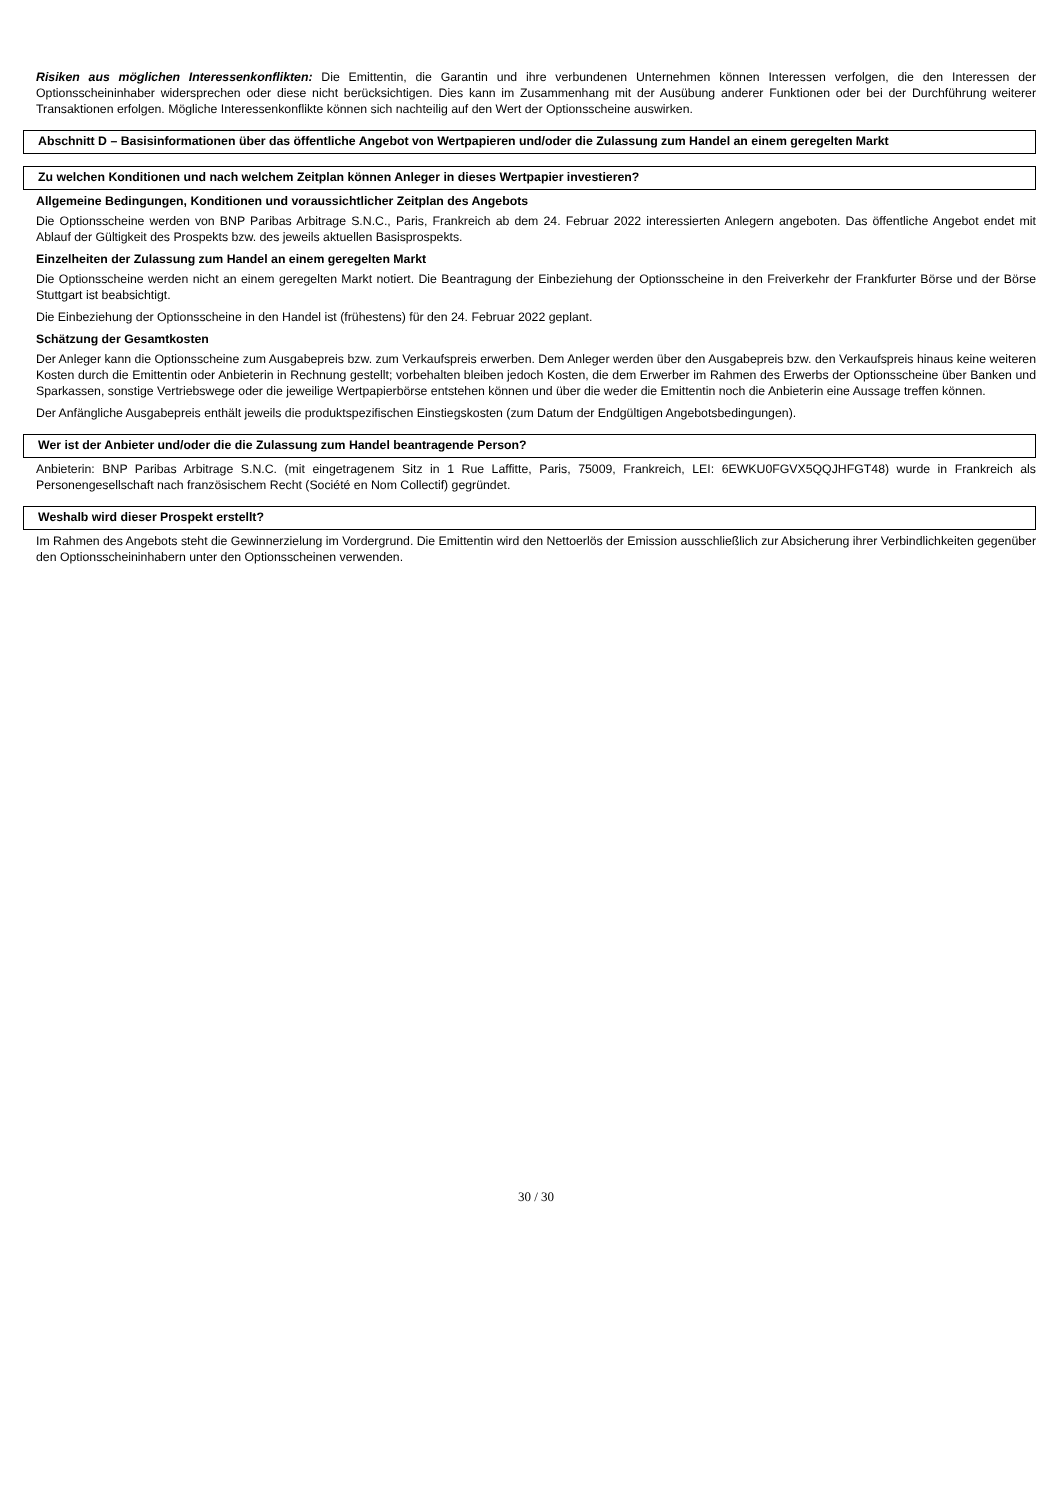Risiken aus möglichen Interessenkonflikten: Die Emittentin, die Garantin und ihre verbundenen Unternehmen können Interessen verfolgen, die den Interessen der Optionsscheininhaber widersprechen oder diese nicht berücksichtigen. Dies kann im Zusammenhang mit der Ausübung anderer Funktionen oder bei der Durchführung weiterer Transaktionen erfolgen. Mögliche Interessenkonflikte können sich nachteilig auf den Wert der Optionsscheine auswirken.
Abschnitt D – Basisinformationen über das öffentliche Angebot von Wertpapieren und/oder die Zulassung zum Handel an einem geregelten Markt
Zu welchen Konditionen und nach welchem Zeitplan können Anleger in dieses Wertpapier investieren?
Allgemeine Bedingungen, Konditionen und voraussichtlicher Zeitplan des Angebots
Die Optionsscheine werden von BNP Paribas Arbitrage S.N.C., Paris, Frankreich ab dem 24. Februar 2022 interessierten Anlegern angeboten. Das öffentliche Angebot endet mit Ablauf der Gültigkeit des Prospekts bzw. des jeweils aktuellen Basisprospekts.
Einzelheiten der Zulassung zum Handel an einem geregelten Markt
Die Optionsscheine werden nicht an einem geregelten Markt notiert. Die Beantragung der Einbeziehung der Optionsscheine in den Freiverkehr der Frankfurter Börse und der Börse Stuttgart ist beabsichtigt.
Die Einbeziehung der Optionsscheine in den Handel ist (frühestens) für den 24. Februar 2022 geplant.
Schätzung der Gesamtkosten
Der Anleger kann die Optionsscheine zum Ausgabepreis bzw. zum Verkaufspreis erwerben. Dem Anleger werden über den Ausgabepreis bzw. den Verkaufspreis hinaus keine weiteren Kosten durch die Emittentin oder Anbieterin in Rechnung gestellt; vorbehalten bleiben jedoch Kosten, die dem Erwerber im Rahmen des Erwerbs der Optionsscheine über Banken und Sparkassen, sonstige Vertriebswege oder die jeweilige Wertpapierbörse entstehen können und über die weder die Emittentin noch die Anbieterin eine Aussage treffen können.
Der Anfängliche Ausgabepreis enthält jeweils die produktspezifischen Einstiegskosten (zum Datum der Endgültigen Angebotsbedingungen).
Wer ist der Anbieter und/oder die die Zulassung zum Handel beantragende Person?
Anbieterin: BNP Paribas Arbitrage S.N.C. (mit eingetragenem Sitz in 1 Rue Laffitte, Paris, 75009, Frankreich, LEI: 6EWKU0FGVX5QQJHFGT48) wurde in Frankreich als Personengesellschaft nach französischem Recht (Société en Nom Collectif) gegründet.
Weshalb wird dieser Prospekt erstellt?
Im Rahmen des Angebots steht die Gewinnerzielung im Vordergrund. Die Emittentin wird den Nettoerlös der Emission ausschließlich zur Absicherung ihrer Verbindlichkeiten gegenüber den Optionsscheininhabern unter den Optionsscheinen verwenden.
30 / 30